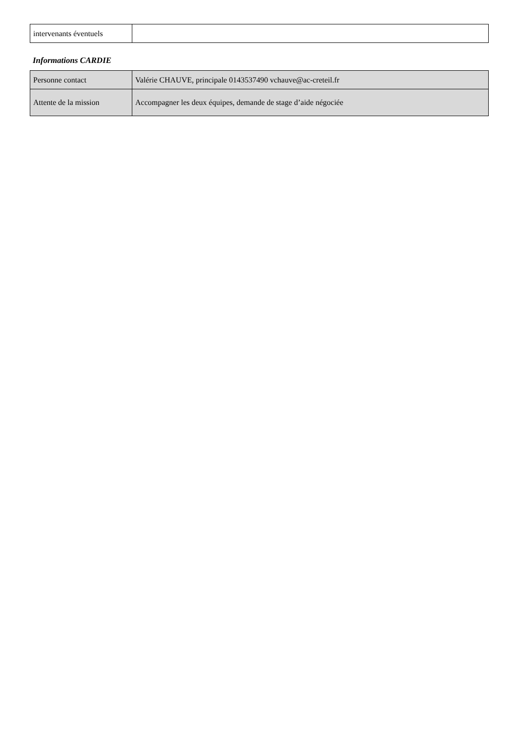| intervenants éventuels | |
Informations CARDIE
| Personne contact | Valérie CHAUVE, principale 0143537490 vchauve@ac-creteil.fr |
| Attente de la mission | Accompagner les deux équipes, demande de stage d’aide négociée |